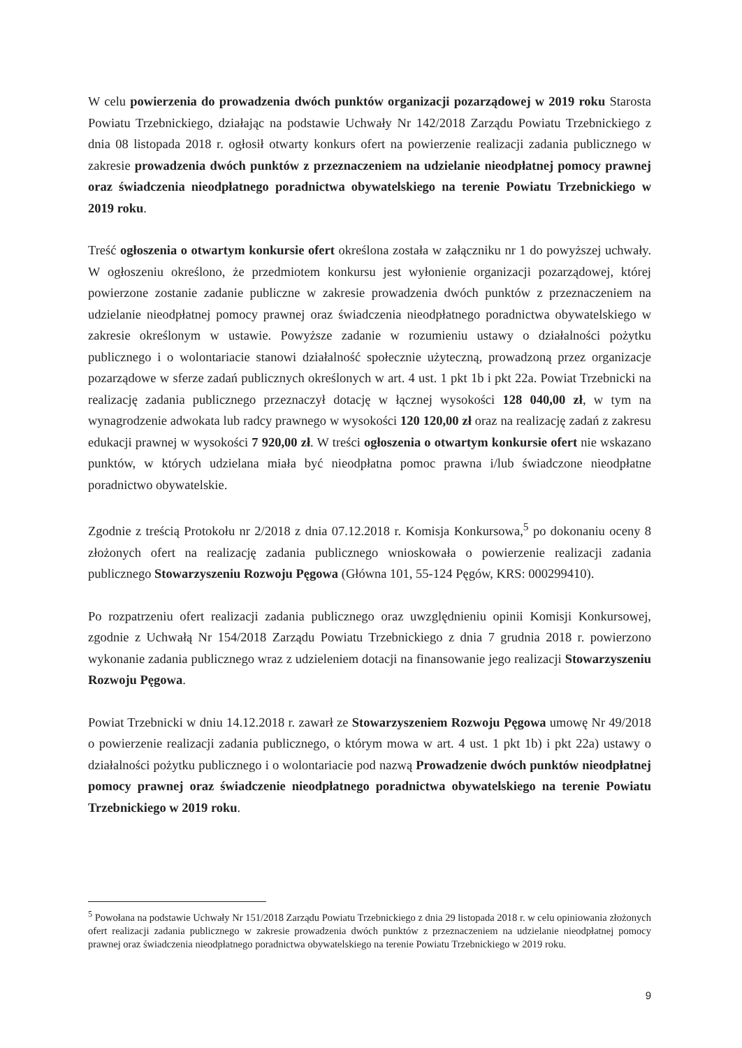W celu powierzenia do prowadzenia dwóch punktów organizacji pozarządowej w 2019 roku Starosta Powiatu Trzebnickiego, działając na podstawie Uchwały Nr 142/2018 Zarządu Powiatu Trzebnickiego z dnia 08 listopada 2018 r. ogłosił otwarty konkurs ofert na powierzenie realizacji zadania publicznego w zakresie prowadzenia dwóch punktów z przeznaczeniem na udzielanie nieodpłatnej pomocy prawnej oraz świadczenia nieodpłatnego poradnictwa obywatelskiego na terenie Powiatu Trzebnickiego w 2019 roku.
Treść ogłoszenia o otwartym konkursie ofert określona została w załączniku nr 1 do powyższej uchwały. W ogłoszeniu określono, że przedmiotem konkursu jest wyłonienie organizacji pozarządowej, której powierzone zostanie zadanie publiczne w zakresie prowadzenia dwóch punktów z przeznaczeniem na udzielanie nieodpłatnej pomocy prawnej oraz świadczenia nieodpłatnego poradnictwa obywatelskiego w zakresie określonym w ustawie. Powyższe zadanie w rozumieniu ustawy o działalności pożytku publicznego i o wolontariacie stanowi działalność społecznie użyteczną, prowadzoną przez organizacje pozarządowe w sferze zadań publicznych określonych w art. 4 ust. 1 pkt 1b i pkt 22a. Powiat Trzebnicki na realizację zadania publicznego przeznaczył dotację w łącznej wysokości 128 040,00 zł, w tym na wynagrodzenie adwokata lub radcy prawnego w wysokości 120 120,00 zł oraz na realizację zadań z zakresu edukacji prawnej w wysokości 7 920,00 zł. W treści ogłoszenia o otwartym konkursie ofert nie wskazano punktów, w których udzielana miała być nieodpłatna pomoc prawna i/lub świadczone nieodpłatne poradnictwo obywatelskie.
Zgodnie z treścią Protokołu nr 2/2018 z dnia 07.12.2018 r. Komisja Konkursowa,<sup>5</sup> po dokonaniu oceny 8 złożonych ofert na realizację zadania publicznego wnioskowała o powierzenie realizacji zadania publicznego Stowarzyszeniu Rozwoju Pęgowa (Główna 101, 55-124 Pęgów, KRS: 000299410).
Po rozpatrzeniu ofert realizacji zadania publicznego oraz uwzględnieniu opinii Komisji Konkursowej, zgodnie z Uchwałą Nr 154/2018 Zarządu Powiatu Trzebnickiego z dnia 7 grudnia 2018 r. powierzono wykonanie zadania publicznego wraz z udzieleniem dotacji na finansowanie jego realizacji Stowarzyszeniu Rozwoju Pęgowa.
Powiat Trzebnicki w dniu 14.12.2018 r. zawarł ze Stowarzyszeniem Rozwoju Pęgowa umowę Nr 49/2018 o powierzenie realizacji zadania publicznego, o którym mowa w art. 4 ust. 1 pkt 1b) i pkt 22a) ustawy o działalności pożytku publicznego i o wolontariacie pod nazwą Prowadzenie dwóch punktów nieodpłatnej pomocy prawnej oraz świadczenie nieodpłatnego poradnictwa obywatelskiego na terenie Powiatu Trzebnickiego w 2019 roku.
<sup>5</sup> Powołana na podstawie Uchwały Nr 151/2018 Zarządu Powiatu Trzebnickiego z dnia 29 listopada 2018 r. w celu opiniowania złożonych ofert realizacji zadania publicznego w zakresie prowadzenia dwóch punktów z przeznaczeniem na udzielanie nieodpłatnej pomocy prawnej oraz świadczenia nieodpłatnego poradnictwa obywatelskiego na terenie Powiatu Trzebnickiego w 2019 roku.
9